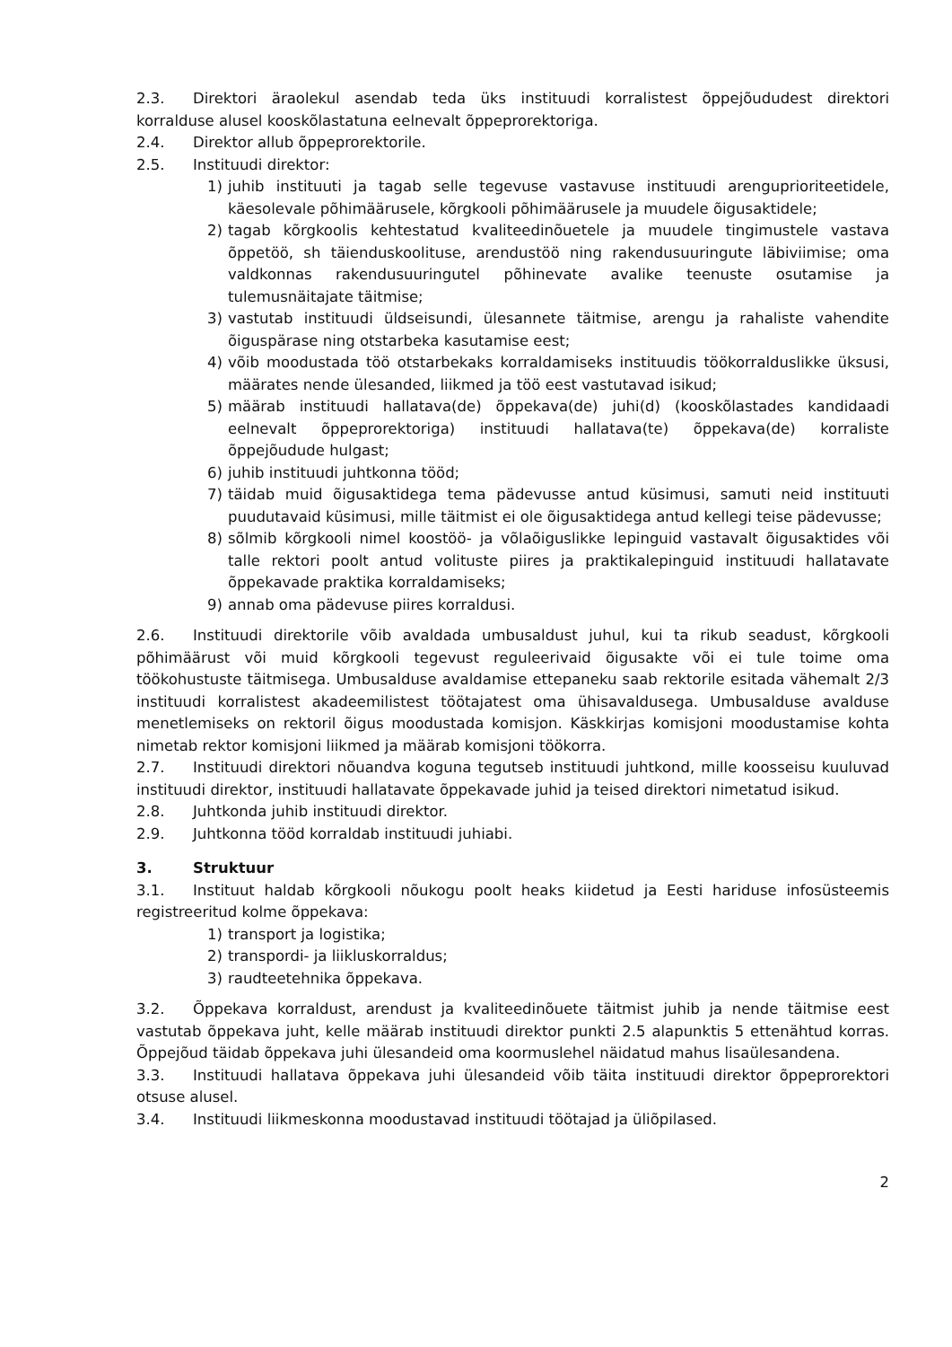2.3. Direktori äraolekul asendab teda üks instituudi korralistest õppejõududest direktori korralduse alusel kooskõlastatuna eelnevalt õppeprorektoriga.
2.4. Direktor allub õppeprorektorile.
2.5. Instituudi direktor:
1) juhib instituuti ja tagab selle tegevuse vastavuse instituudi arenguprioriteetidele, käesolevale põhimäärusele, kõrgkooli põhimäärusele ja muudele õigusaktidele;
2) tagab kõrgkoolis kehtestatud kvaliteedinõuetele ja muudele tingimustele vastava õppetöö, sh täienduskoolituse, arendustöö ning rakendusuuringute läbiviimise; oma valdkonnas rakendusuuringutel põhinevate avalike teenuste osutamise ja tulemusnäitajate täitmise;
3) vastutab instituudi üldseisundi, ülesannete täitmise, arengu ja rahaliste vahendite õiguspärase ning otstarbeka kasutamise eest;
4) võib moodustada töö otstarbekaks korraldamiseks instituudis töökorralduslikke üksusi, määrates nende ülesanded, liikmed ja töö eest vastutavad isikud;
5) määrab instituudi hallatava(de) õppekava(de) juhi(d) (kooskõlastades kandidaadi eelnevalt õppeprorektoriga) instituudi hallatava(te) õppekava(de) korraliste õppejõudude hulgast;
6) juhib instituudi juhtkonna tööd;
7) täidab muid õigusaktidega tema pädevusse antud küsimusi, samuti neid instituuti puudutavaid küsimusi, mille täitmist ei ole õigusaktidega antud kellegi teise pädevusse;
8) sõlmib kõrgkooli nimel koostöö- ja võlaõiguslikke lepinguid vastavalt õigusaktides või talle rektori poolt antud volituste piires ja praktikalepinguid instituudi hallatavate õppekavade praktika korraldamiseks;
9) annab oma pädevuse piires korraldusi.
2.6. Instituudi direktorile võib avaldada umbusaldust juhul, kui ta rikub seadust, kõrgkooli põhimäärust või muid kõrgkooli tegevust reguleerivaid õigusakte või ei tule toime oma töökohustuste täitmisega. Umbusalduse avaldamise ettepaneku saab rektorile esitada vähemalt 2/3 instituudi korralistest akadeemilistest töötajatest oma ühisavaldusega. Umbusalduse avalduse menetlemiseks on rektoril õigus moodustada komisjon. Käskkirjas komisjoni moodustamise kohta nimetab rektor komisjoni liikmed ja määrab komisjoni töökorra.
2.7. Instituudi direktori nõuandva koguna tegutseb instituudi juhtkond, mille koosseisu kuuluvad instituudi direktor, instituudi hallatavate õppekavade juhid ja teised direktori nimetatud isikud.
2.8. Juhtkonda juhib instituudi direktor.
2.9. Juhtkonna tööd korraldab instituudi juhiabi.
3. Struktuur
3.1. Instituut haldab kõrgkooli nõukogu poolt heaks kiidetud ja Eesti hariduse infosüsteemis registreeritud kolme õppekava:
1) transport ja logistika;
2) transpordi- ja liikluskorraldus;
3) raudteetehnika õppekava.
3.2. Õppekava korraldust, arendust ja kvaliteedinõuete täitmist juhib ja nende täitmise eest vastutab õppekava juht, kelle määrab instituudi direktor punkti 2.5 alapunktis 5 ettenähtud korras. Õppejõud täidab õppekava juhi ülesandeid oma koormuslehel näidatud mahus lisaülesandena.
3.3. Instituudi hallatava õppekava juhi ülesandeid võib täita instituudi direktor õppeprorektori otsuse alusel.
3.4. Instituudi liikmeskonna moodustavad instituudi töötajad ja üliõpilased.
2